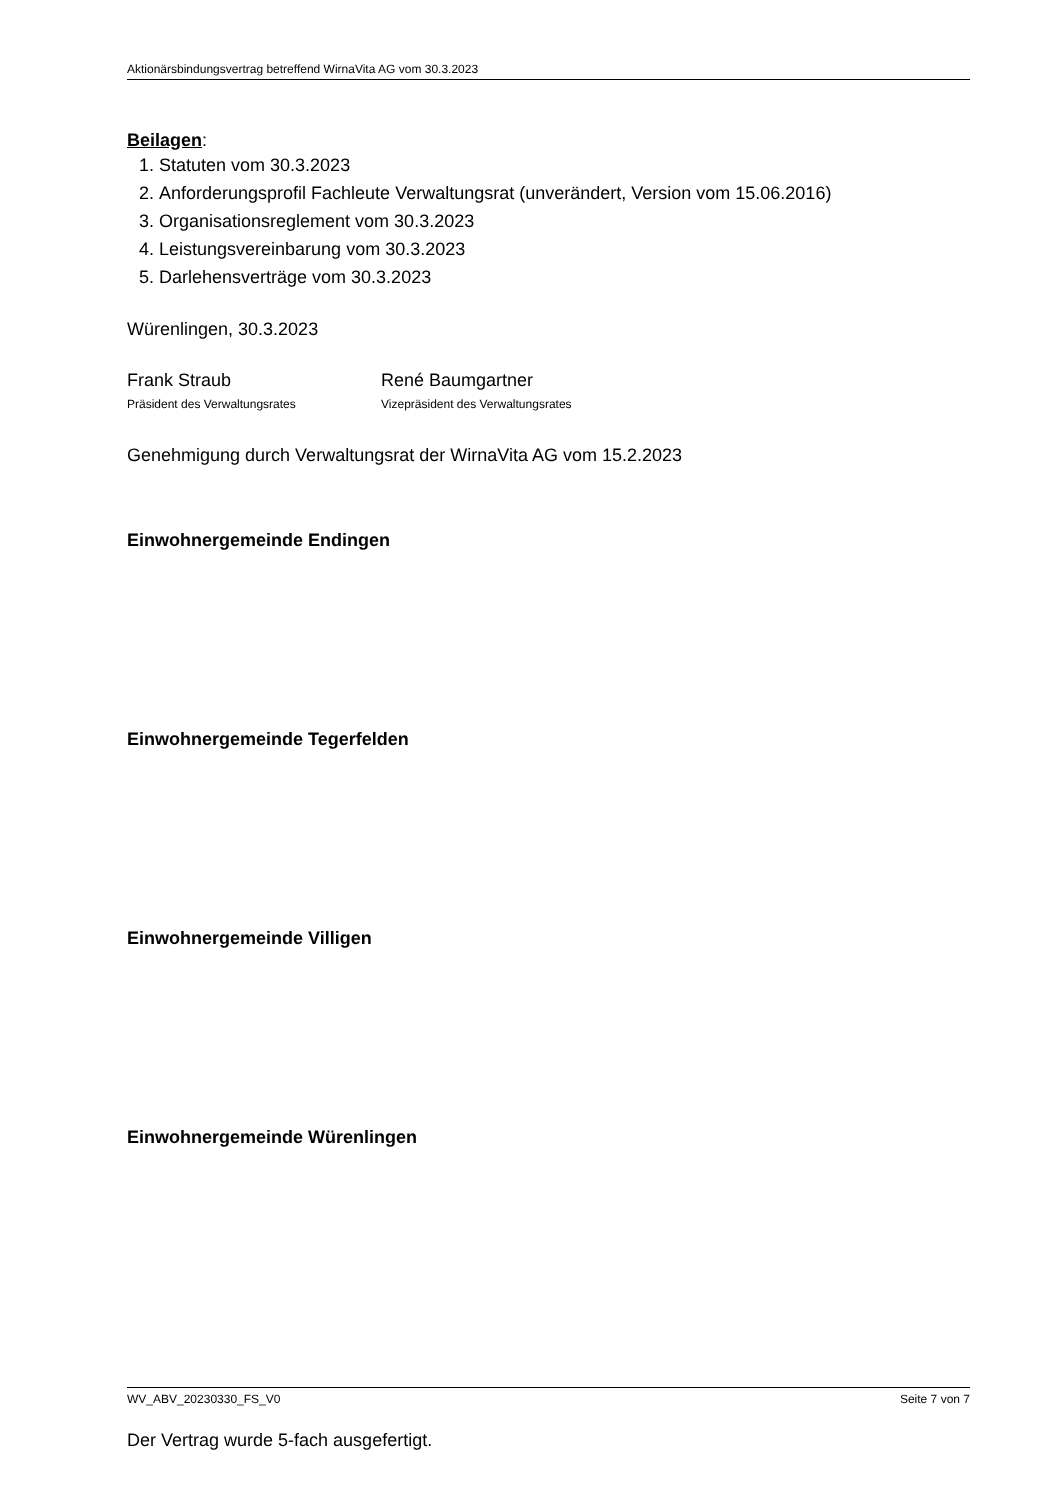Aktionärsbindungsvertrag betreffend WirnaVita AG vom 30.3.2023
Beilagen:
1. Statuten vom 30.3.2023
2. Anforderungsprofil Fachleute Verwaltungsrat (unverändert, Version vom 15.06.2016)
3. Organisationsreglement vom 30.3.2023
4. Leistungsvereinbarung vom 30.3.2023
5. Darlehensverträge vom 30.3.2023
Würenlingen, 30.3.2023
Frank Straub
Präsident des Verwaltungsrates
René Baumgartner
Vizepräsident des Verwaltungsrates
Genehmigung durch Verwaltungsrat der WirnaVita AG vom 15.2.2023
Einwohnergemeinde Endingen
Einwohnergemeinde Tegerfelden
Einwohnergemeinde Villigen
Einwohnergemeinde Würenlingen
Der Vertrag wurde 5-fach ausgefertigt.
WV_ABV_20230330_FS_V0 Seite 7 von 7